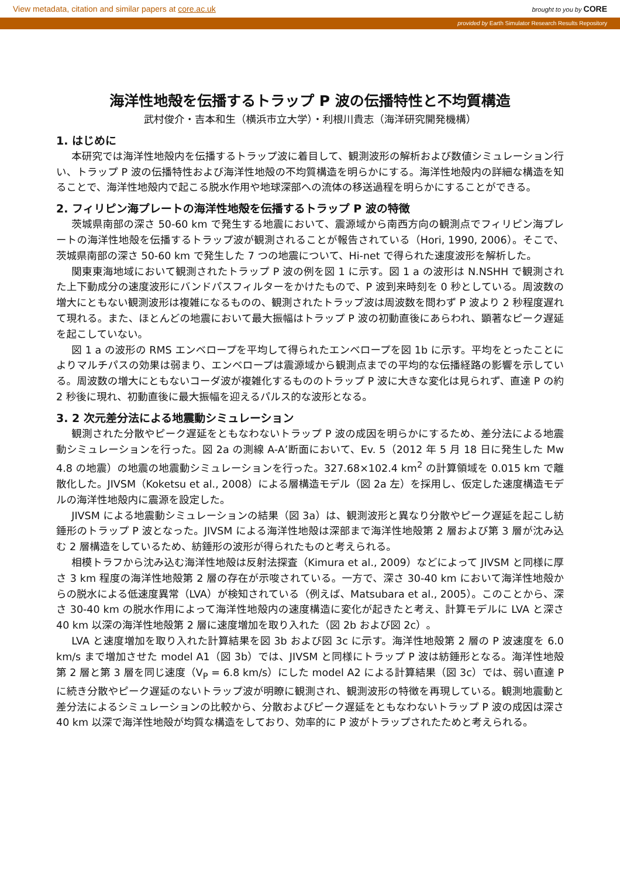View metadata, citation and similar papers at core.ac.uk brought to you by CORE
provided by Earth Simulator Research Results Repository
海洋性地殻を伝播するトラップ P 波の伝播特性と不均質構造
武村俊介・吉本和生（横浜市立大学）・利根川貴志（海洋研究開発機構）
1. はじめに
本研究では海洋性地殻内を伝播するトラップ波に着目して、観測波形の解析および数値シミュレーション行い、トラップ P 波の伝播特性および海洋性地殻の不均質構造を明らかにする。海洋性地殻内の詳細な構造を知ることで、海洋性地殻内で起こる脱水作用や地球深部への流体の移送過程を明らかにすることができる。
2. フィリピン海プレートの海洋性地殻を伝播するトラップ P 波の特徴
茨城県南部の深さ 50-60 km で発生する地震において、震源域から南西方向の観測点でフィリピン海プレートの海洋性地殻を伝播するトラップ波が観測されることが報告されている（Hori, 1990, 2006）。そこで、茨城県南部の深さ 50-60 km で発生した 7 つの地震について、Hi-net で得られた速度波形を解析した。
関東東海地域において観測されたトラップ P 波の例を図 1 に示す。図 1 a の波形は N.NSHH で観測された上下動成分の速度波形にバンドパスフィルターをかけたもので、P 波到来時刻を 0 秒としている。周波数の増大にともない観測波形は複雑になるものの、観測されたトラップ波は周波数を問わず P 波より 2 秒程度遅れて現れる。また、ほとんどの地震において最大振幅はトラップ P 波の初動直後にあらわれ、顕著なピーク遅延を起こしていない。
図 1 a の波形の RMS エンベロープを平均して得られたエンベロープを図 1b に示す。平均をとったことによりマルチパスの効果は弱まり、エンベロープは震源域から観測点までの平均的な伝播経路の影響を示している。周波数の増大にともないコーダ波が複雑化するもののトラップ P 波に大きな変化は見られず、直達 P の約 2 秒後に現れ、初動直後に最大振幅を迎えるパルス的な波形となる。
3. 2 次元差分法による地震動シミュレーション
観測された分散やピーク遅延をともなわないトラップ P 波の成因を明らかにするため、差分法による地震動シミュレーションを行った。図 2a の測線 A-A’断面において、Ev. 5（2012 年 5 月 18 日に発生した Mw 4.8 の地震）の地震の地震動シミュレーションを行った。327.68×102.4 km<sup>2</sup> の計算領域を 0.015 km で離散化した。JIVSM（Koketsu et al., 2008）による層構造モデル（図 2a 左）を採用し、仮定した速度構造モデルの海洋性地殻内に震源を設定した。
JIVSM による地震動シミュレーションの結果（図 3a）は、観測波形と異なり分散やピーク遅延を起こし紡錘形のトラップ P 波となった。JIVSM による海洋性地殻は深部まで海洋性地殻第 2 層および第 3 層が沈み込む 2 層構造をしているため、紡錘形の波形が得られたものと考えられる。
相模トラフから沈み込む海洋性地殻は反射法探査（Kimura et al., 2009）などによって JIVSM と同様に厚さ 3 km 程度の海洋性地殻第 2 層の存在が示唆されている。一方で、深さ 30-40 km において海洋性地殻からの脱水による低速度異常（LVA）が検知されている（例えば、Matsubara et al., 2005）。このことから、深さ 30-40 km の脱水作用によって海洋性地殻内の速度構造に変化が起きたと考え、計算モデルに LVA と深さ 40 km 以深の海洋性地殻第 2 層に速度増加を取り入れた（図 2b および図 2c）。
LVA と速度増加を取り入れた計算結果を図 3b および図 3c に示す。海洋性地殻第 2 層の P 波速度を 6.0 km/s まで増加させた model A1（図 3b）では、JIVSM と同様にトラップ P 波は紡錘形となる。海洋性地殻第 2 層と第 3 層を同じ速度（V<sub>P</sub> = 6.8 km/s）にした model A2 による計算結果（図 3c）では、弱い直達 P に続き分散やピーク遅延のないトラップ波が明瞭に観測され、観測波形の特徴を再現している。観測地震動と差分法によるシミュレーションの比較から、分散およびピーク遅延をともなわないトラップ P 波の成因は深さ 40 km 以深で海洋性地殻が均質な構造をしており、効率的に P 波がトラップされたためと考えられる。